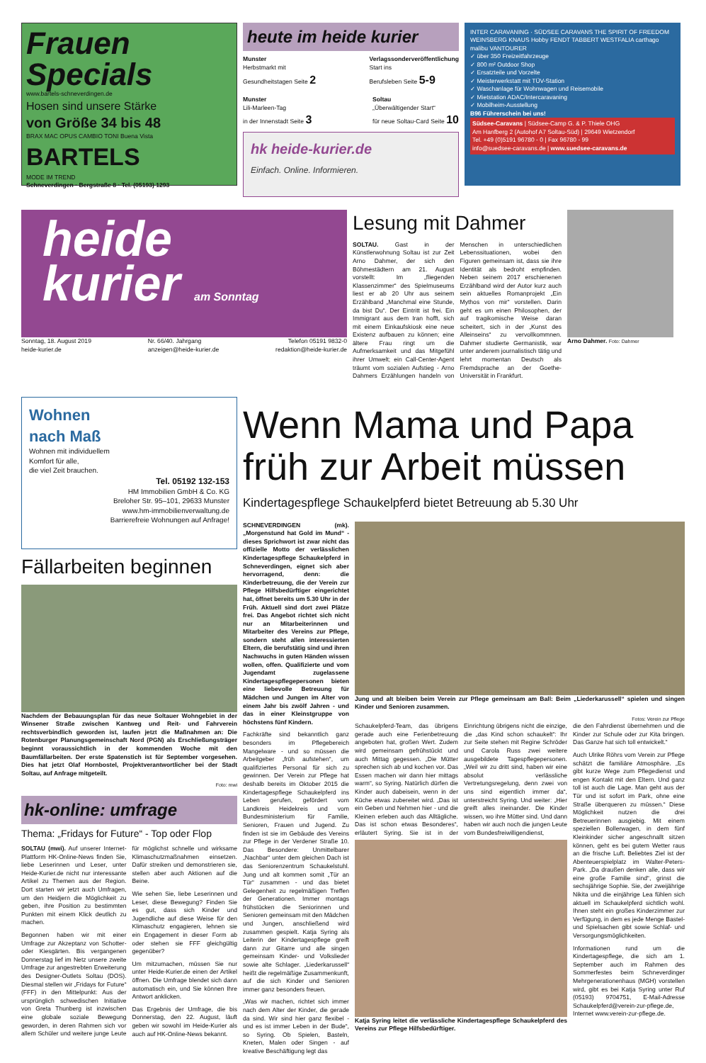Frauen Specials
www.bartels-schneverdingen.de
Hosen sind unsere Stärke
von Größe 34 bis 48
BRAX MAC OPUS CAMBIO TONI Buena Vista
BARTELS
MODE IM TREND
Schneverdingen · Bergstraße 8 · Tel. (05193) 1293
heute im heide kurier
Munster
Herbstmarkt mit
Gesundheitstagen Seite 2
Verlagssonderveröffentlichung
Start ins
Berufsleben Seite 5-9
Munster
Lili-Marleen-Tag
in der Innenstadt Seite 3
Soltau
„Überwältigender Start“
für neue Soltau-Card Seite 10
hk heide-kurier.de
Einfach. Online. Informieren.
INTER CARAVANING · SÜDSEE CARAVANS THE SPIRIT OF FREEDOM
WEINSBERG KNAUS Hobby FENDT TABBERT WESTFALIA carthago malibu VANTOURER
✓ über 350 Freizeitfahrzeuge
✓ 800 m² Outdoor Shop
✓ Ersatzteile und Vorzelte
✓ Meisterwerkstatt mit TÜV-Station
✓ Waschanlage für Wohnwagen und Reisemobile
✓ Mietstation ADAC/Intercaravaning
✓ Mobilheim-Ausstellung
B96 Führerschein bei uns!
Südsee-Caravans | Südsee-Camp G. & P. Thiele OHG
Am Hanfberg 2 (Autohof A7 Soltau-Süd) | 29649 Wietzendorf
Tel. +49 (0)5191 96780 - 0 | Fax 96780 - 99
info@suedsee-caravans.de | www.suedsee-caravans.de
heide
kurier am Sonntag
Sonntag, 18. August 2019
heide-kurier.de
Nr. 66/40. Jahrgang
anzeigen@heide-kurier.de
Telefon 05191 9832-0
redaktion@heide-kurier.de
Lesung mit Dahmer
SOLTAU. Gast in der Künstlerwohnung Soltau ist zur Zeit Arno Dahmer, der sich den Böhmestädtern am 21. August vorstellt: Im „fliegenden Klassenzimmer“ des Spielmuseums liest er ab 20 Uhr aus seinem Erzählband „Manchmal eine Stunde, da bist Du“. Der Eintritt ist frei. Ein Immigrant aus dem Iran hofft, sich mit einem Einkaufskiosk eine neue Existenz aufbauen zu können; eine ältere Frau ringt um die Aufmerksamkeit und das Mitgefühl ihrer Umwelt; ein Call-Center-Agent träumt vom sozialen Aufstieg - Arno Dahmers Erzählungen handeln von Menschen in unterschiedlichen Lebenssituationen, wobei den Figuren gemeinsam ist, dass sie ihre Identität als bedroht empfinden. Neben seinem 2017 erschienenen Erzählband wird der Autor kurz auch sein aktuelles Romanprojekt „Ein Mythos von mir“ vorstellen. Darin geht es um einen Philosophen, der auf tragikomische Weise daran scheitert, sich in der „Kunst des Alleinseins“ zu vervollkommnen. Dahmer studierte Germanistik, war unter anderem journalistisch tätig und lehrt momentan Deutsch als Fremdsprache an der Goethe-Universität in Frankfurt.
Arno Dahmer. Foto: Dahmer
Wohnen
nach Maß
Wohnen mit individuellem
Komfort für alle,
die viel Zeit brauchen.
Tel. 05192 132-153
HM Immobilien GmbH & Co. KG
Breloher Str. 95–101, 29633 Munster
www.hm-immobilienverwaltung.de
Barrierefreie Wohnungen auf Anfrage!
Fällarbeiten beginnen
Nachdem der Bebauungsplan für das neue Soltauer Wohngebiet in der Winsener Straße zwischen Kantweg und Reit- und Fahrverein rechtsverbindlich geworden ist, laufen jetzt die Maßnahmen an: Die Rotenburger Planungsgemeinschaft Nord (PGN) als Erschließungsträger beginnt voraussichtlich in der kommenden Woche mit den Baumfällarbeiten. Der erste Spatenstich ist für September vorgesehen. Dies hat jetzt Olaf Hornbostel, Projektverantwortlicher bei der Stadt Soltau, auf Anfrage mitgeteilt.
Foto: mwi
hk-online: umfrage
Thema: „Fridays for Future“ - Top oder Flop
SOLTAU (mwi). Auf unserer Internet-Plattform HK-Online-News finden Sie, liebe Leserinnen und Leser, unter Heide-Kurier.de nicht nur interessante Artikel zu Themen aus der Region. Dort starten wir jetzt auch Umfragen, um den Heidjern die Möglichkeit zu geben, ihre Position zu bestimmten Punkten mit einem Klick deutlich zu machen.
Begonnen haben wir mit einer Umfrage zur Akzeptanz von Schotter- oder Kiesgärten. Bis vergangenen Donnerstag lief im Netz unsere zweite Umfrage zur angestrebten Erweiterung des Designer-Outlets Soltau (DOS). Diesmal stellen wir „Fridays for Future“ (FFF) in den Mittelpunkt: Aus der ursprünglich schwedischen Initiative von Greta Thunberg ist inzwischen eine globale soziale Bewegung geworden, in deren Rahmen sich vor allem Schüler und weitere junge Leute für möglichst schnelle und wirksame Klimaschutzmaßnahmen einsetzen. Dafür streiken und demonstrieren sie, stellen aber auch Aktionen auf die Beine.
Wie sehen Sie, liebe Leserinnen und Leser, diese Bewegung? Finden Sie es gut, dass sich Kinder und Jugendliche auf diese Weise für den Klimaschutz engagieren, lehnen sie ein Engagement in dieser Form ab oder stehen sie FFF gleichgültig gegenüber?
Um mitzumachen, müssen Sie nur unter Heide-Kurier.de einen der Artikel öffnen. Die Umfrage blendet sich dann automatisch ein, und Sie können Ihre Antwort anklicken.
Das Ergebnis der Umfrage, die bis Donnerstag, den 22. August, läuft geben wir sowohl im Heide-Kurier als auch auf HK-Online-News bekannt.
Wenn Mama und Papa früh zur Arbeit müssen
Kindertagespflege Schaukelpferd bietet Betreuung ab 5.30 Uhr
SCHNEVERDINGEN (mk). „Morgenstund hat Gold im Mund“ - dieses Sprichwort ist zwar nicht das offizielle Motto der verlässlichen Kindertagespflege Schaukelpferd in Schneverdingen, eignet sich aber hervorragend, denn: die Kinderbetreuung, die der Verein zur Pflege Hilfsbedürftiger eingerichtet hat, öffnet bereits um 5.30 Uhr in der Früh. Aktuell sind dort zwei Plätze frei. Das Angebot richtet sich nicht nur an Mitarbeiterinnen und Mitarbeiter des Vereins zur Pflege, sondern steht allen interessierten Eltern, die berufstätig sind und ihren Nachwuchs in guten Händen wissen wollen, offen. Qualifizierte und vom Jugendamt zugelassene Kindertagespflegepersonen bieten eine liebevolle Betreuung für Mädchen und Jungen im Alter von einem Jahr bis zwölf Jahren - und das in einer Kleinstgruppe von höchstens fünf Kindern.
Fachkräfte sind bekanntlich ganz besonders im Pflegebereich Mangelware - und so müssen die Arbeitgeber „früh aufstehen“, um qualifiziertes Personal für sich zu gewinnen. Der Verein zur Pflege hat deshalb bereits im Oktober 2015 die Kindertagespflege Schaukelpferd ins Leben gerufen, gefördert vom Landkreis Heidekreis und vom Bundesministerium für Familie, Senioren, Frauen und Jugend. Zu finden ist sie im Gebäude des Vereins zur Pflege in der Verdener Straße 10. Das Besondere: Unmittelbarer „Nachbar“ unter dem gleichen Dach ist das Seniorenzentrum Schaukelstuhl. Jung und alt kommen somit „Tür an Tür“ zusammen - und das bietet Gelegenheit zu regelmäßigen Treffen der Generationen. Immer montags frühstücken die Seniorinnen und Senioren gemeinsam mit den Mädchen und Jungen, anschließend wird zusammen gespielt. Katja Syring als Leiterin der Kindertagespflege greift dann zur Gitarre und alle singen gemeinsam Kinder- und Volkslieder sowie alte Schlager. „Liederkarussell“ heißt die regelmäßige Zusammenkunft, auf die sich Kinder und Senioren immer ganz besonders freuen.
„Was wir machen, richtet sich immer nach dem Alter der Kinder, die gerade da sind. Wir sind hier ganz flexibel - und es ist immer Leben in der Bude“, so Syring. Ob Spielen, Basteln, Kneten, Malen oder Singen - auf kreative Beschäftigung legt das
Jung und alt bleiben beim Verein zur Pflege gemeinsam am Ball: Beim „Liederkarussell“ spielen und singen Kinder und Senioren zusammen.
Fotos: Verein zur Pflege
Schaukelpferd-Team, das übrigens gerade auch eine Ferienbetreuung angeboten hat, großen Wert. Zudem wird gemeinsam gefrühstückt und auch Mittag gegessen. „Die Mütter sprechen sich ab und kochen vor. Das Essen machen wir dann hier mittags warm“, so Syring. Natürlich dürfen die Kinder auch dabeisein, wenn in der Küche etwas zubereitet wird. „Das ist ein Geben und Nehmen hier - und die Kleinen erleben auch das Alltägliche. Das ist schon etwas Besonderes“, erläutert Syring. Sie ist in der Einrichtung übrigens nicht die einzige, die „das Kind schon schaukelt“: Ihr zur Seite stehen mit Regine Schröder und Carola Russ zwei weitere ausgebildete Tagespflegepersonen. „Weil wir zu dritt sind, haben wir eine absolut verlässliche Vertretungsregelung, denn zwei von uns sind eigentlich immer da“, unterstreicht Syring. Und weiter: „Hier greift alles ineinander. Die Kinder wissen, wo ihre Mütter sind. Und dann haben wir auch noch die jungen Leute vom Bundesfreiwilligendienst,
Katja Syring leitet die verlässliche Kindertagespflege Schaukelpferd des Vereins zur Pflege Hilfsbedürftiger.
die den Fahrdienst übernehmen und die Kinder zur Schule oder zur Kita bringen. Das Ganze hat sich toll entwickelt.“
Auch Ulrike Röhrs vom Verein zur Pflege schätzt die familiäre Atmosphäre. „Es gibt kurze Wege zum Pflegedienst und engen Kontakt mit den Eltern. Und ganz toll ist auch die Lage. Man geht aus der Tür und ist sofort im Park, ohne eine Straße überqueren zu müssen.“ Diese Möglichkeit nutzen die drei Betreuerinnen ausgiebig. Mit einem speziellen Bollerwagen, in dem fünf Kleinkinder sicher angeschnallt sitzen können, geht es bei gutem Wetter raus an die frische Luft. Beliebtes Ziel ist der Abenteuerspielplatz im Walter-Peters-Park. „Da draußen denken alle, dass wir eine große Familie sind“, grinst die sechsjährige Sophie. Sie, der zweijährige Nikita und die einjährige Lea fühlen sich aktuell im Schaukelpferd sichtlich wohl. Ihnen steht ein großes Kinderzimmer zur Verfügung, in dem es jede Menge Bastel- und Spielsachen gibt sowie Schlaf- und Versorgungsmöglichkeiten.
Informationen rund um die Kindertagespflege, die sich am 1. September auch im Rahmen des Sommerfestes beim Schneverdinger Mehrgenerationenhaus (MGH) vorstellen wird, gibt es bei Katja Syring unter Ruf (05193) 9704751, E-Mail-Adresse Schaukelpferd@verein-zur-pflege.de, Internet www.verein-zur-pflege.de.